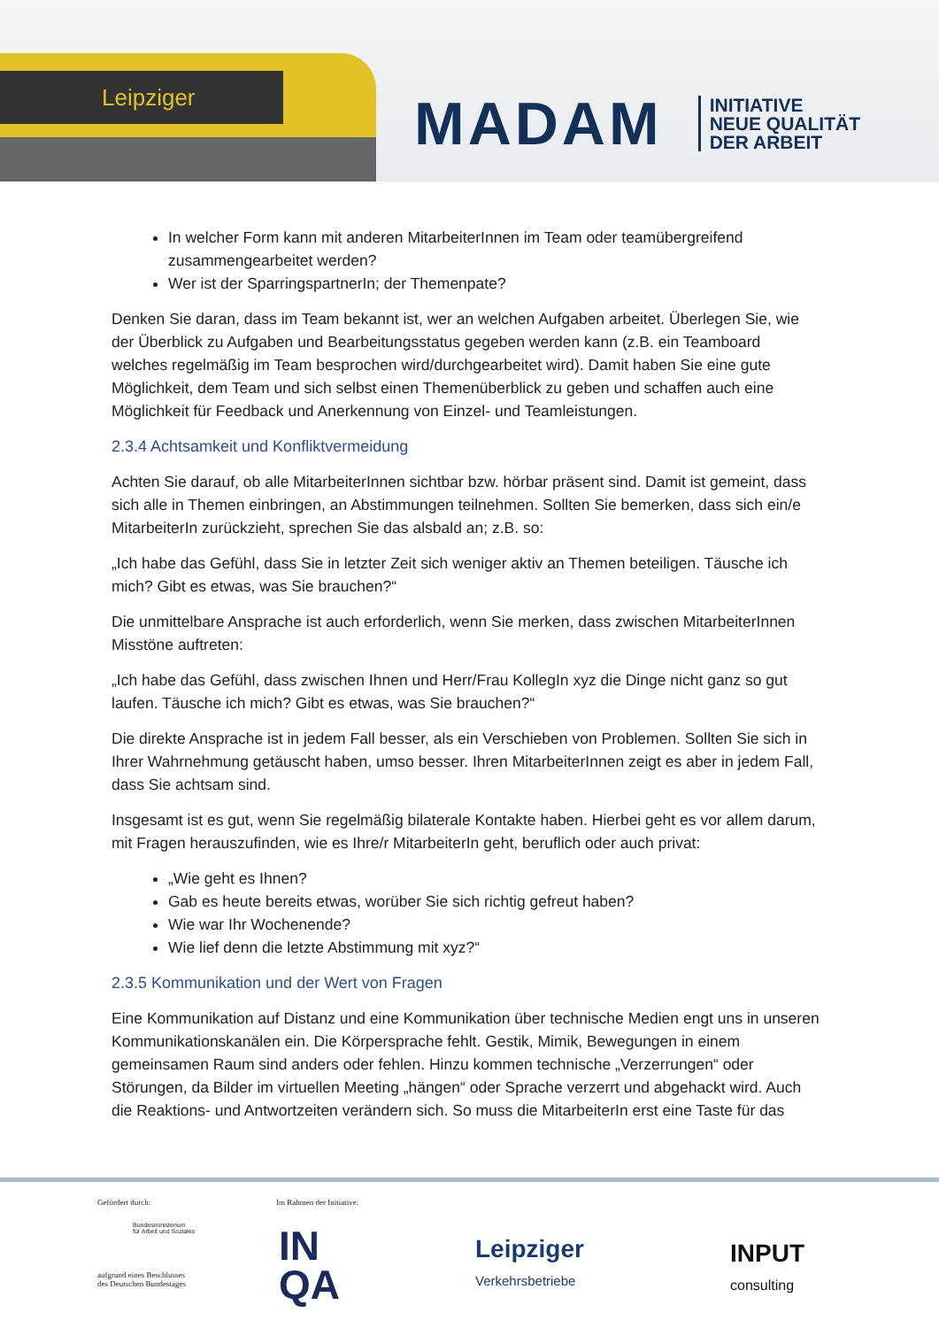Leipziger
MADAM
INITIATIVE
NEUE QUALITÄT
DER ARBEIT
In welcher Form kann mit anderen MitarbeiterInnen im Team oder teamübergreifend zusammengearbeitet werden?
Wer ist der SparringspartnerIn; der Themenpate?
Denken Sie daran, dass im Team bekannt ist, wer an welchen Aufgaben arbeitet. Überlegen Sie, wie der Überblick zu Aufgaben und Bearbeitungsstatus gegeben werden kann (z.B. ein Teamboard welches regelmäßig im Team besprochen wird/durchgearbeitet wird). Damit haben Sie eine gute Möglichkeit, dem Team und sich selbst einen Themenüberblick zu geben und schaffen auch eine Möglichkeit für Feedback und Anerkennung von Einzel- und Teamleistungen.
2.3.4 Achtsamkeit und Konfliktvermeidung
Achten Sie darauf, ob alle MitarbeiterInnen sichtbar bzw. hörbar präsent sind. Damit ist gemeint, dass sich alle in Themen einbringen, an Abstimmungen teilnehmen. Sollten Sie bemerken, dass sich ein/e MitarbeiterIn zurückzieht, sprechen Sie das alsbald an; z.B. so:
„Ich habe das Gefühl, dass Sie in letzter Zeit sich weniger aktiv an Themen beteiligen. Täusche ich mich? Gibt es etwas, was Sie brauchen?“
Die unmittelbare Ansprache ist auch erforderlich, wenn Sie merken, dass zwischen MitarbeiterInnen Misstöne auftreten:
„Ich habe das Gefühl, dass zwischen Ihnen und Herr/Frau KollegIn xyz die Dinge nicht ganz so gut laufen. Täusche ich mich? Gibt es etwas, was Sie brauchen?“
Die direkte Ansprache ist in jedem Fall besser, als ein Verschieben von Problemen. Sollten Sie sich in Ihrer Wahrnehmung getäuscht haben, umso besser. Ihren MitarbeiterInnen zeigt es aber in jedem Fall, dass Sie achtsam sind.
Insgesamt ist es gut, wenn Sie regelmäßig bilaterale Kontakte haben. Hierbei geht es vor allem darum, mit Fragen herauszufinden, wie es Ihre/r MitarbeiterIn geht, beruflich oder auch privat:
„Wie geht es Ihnen?
Gab es heute bereits etwas, worüber Sie sich richtig gefreut haben?
Wie war Ihr Wochenende?
Wie lief denn die letzte Abstimmung mit xyz?“
2.3.5 Kommunikation und der Wert von Fragen
Eine Kommunikation auf Distanz und eine Kommunikation über technische Medien engt uns in unseren Kommunikationskanälen ein. Die Körpersprache fehlt. Gestik, Mimik, Bewegungen in einem gemeinsamen Raum sind anders oder fehlen. Hinzu kommen technische „Verzerrungen“ oder Störungen, da Bilder im virtuellen Meeting „hängen“ oder Sprache verzerrt und abgehackt wird. Auch die Reaktions- und Antwortzeiten verändern sich. So muss die MitarbeiterIn erst eine Taste für das
Gefördert durch:
Bundesministerium
für Arbeit und Soziales
aufgrund eines Beschlusses
des Deutschen Bundestages
Im Rahmen der Initiative:
IN
QA
Leipziger
Verkehrsbetriebe
INPUT
consulting